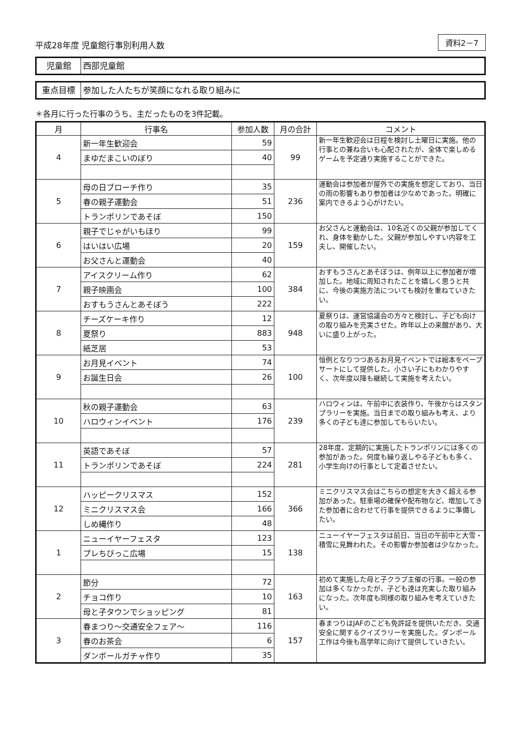平成28年度 児童館行事別利用人数
資料2－7
児童館 西部児童館
重点目標 参加した人たちが笑顔になれる取り組みに
＊各月に行った行事のうち、主だったものを3件記載。
| 月 | 行事名 | 参加人数 | 月の合計 | コメント |
| --- | --- | --- | --- | --- |
| 4 | 新一年生歓迎会 | 59 | 99 | 新一年生歓迎会は日程を検討し土曜日に実施。他の行事との兼ね合いも心配されたが、全体で楽しめるゲームを予定通り実施することができた。 |
| | まゆだまこいのぼり | 40 | | |
| 5 | 母の日ブローチ作り | 35 | 236 | 運動会は参加者が屋外での実施を想定しており、当日の雨の影響もあり参加者は少なめであった。明確に案内できるよう心がけたい。 |
| | 春の親子運動会 | 51 | | |
| | トランポリンであそぼ | 150 | | |
| 6 | 親子でじゃがいもほり | 99 | 159 | お父さんと運動会は、10名近くの父親が参加してくれ、身体を動かした。父親が参加しやすい内容を工夫し、開催したい。 |
| | はいはい広場 | 20 | | |
| | お父さんと運動会 | 40 | | |
| 7 | アイスクリーム作り | 62 | 384 | おすもうさんとあそぼうは、例年以上に参加者が増加した。地域に周知されたことを嬉しく思うと共に、今後の実施方法についても検討を重ねていきたい。 |
| | 親子映画会 | 100 | | |
| | おすもうさんとあそぼう | 222 | | |
| 8 | チーズケーキ作り | 12 | 948 | 夏祭りは、運営協議会の方々と検討し、子ども向けの取り組みを充実させた。昨年以上の来館があり、大いに盛り上がった。 |
| | 夏祭り | 883 | | |
| | 紙芝居 | 53 | | |
| 9 | お月見イベント | 74 | 100 | 恒例となりつつあるお月見イベントでは絵本をペープサートにして提供した。小さい子にもわかりやすく、次年度以降も継続して実施を考えたい。 |
| | お誕生日会 | 26 | | |
| 10 | 秋の親子運動会 | 63 | 239 | ハロウィンは、午前中に衣装作り、午後からはスタンプラリーを実施。当日までの取り組みも考え、より多くの子ども達に参加してもらいたい。 |
| | ハロウィンイベント | 176 | | |
| 11 | 英語であそぼ | 57 | 281 | 28年度、定期的に実施したトランポリンには多くの参加があった。何度も繰り返しやる子どもも多く、小学生向けの行事として定着させたい。 |
| | トランポリンであそぼ | 224 | | |
| 12 | ハッピークリスマス | 152 | 366 | ミニクリスマス会はこちらの想定を大きく超える参加があった。駐車場の確保や配布物など、増加してきた参加者に合わせて行事を提供できるように準備したい。 |
| | ミニクリスマス会 | 166 | | |
| | しめ縄作り | 48 | | |
| 1 | ニューイヤーフェスタ | 123 | 138 | ニューイヤーフェスタは前日、当日の午前中と大雪・積雪に見舞われた。その影響か参加者は少なかった。 |
| | プレちびっこ広場 | 15 | | |
| 2 | 節分 | 72 | 163 | 初めて実施した母と子クラブ主催の行事。一般の参加は多くなかったが、子ども達は充実した取り組みになった。次年度も同様の取り組みを考えていきたい。 |
| | チョコ作り | 10 | | |
| | 母と子タウンでショッピング | 81 | | |
| 3 | 春まつり～交通安全フェア～ | 116 | 157 | 春まつりはJAFのこども免許証を提供いただき、交通安全に関するクイズラリーを実施した。ダンボール工作は今後も高学年に向けて提供していきたい。 |
| | 春のお茶会 | 6 | | |
| | ダンボールガチャ作り | 35 | | |